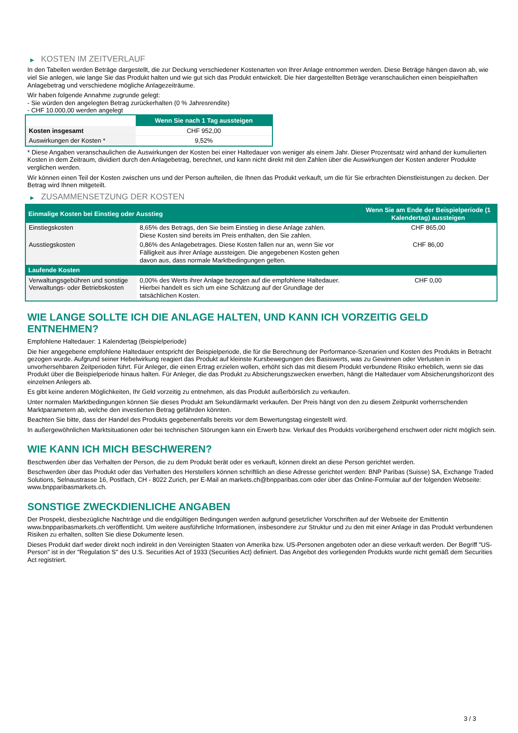▶ KOSTEN IM ZEITVERLAUF
In den Tabellen werden Beträge dargestellt, die zur Deckung verschiedener Kostenarten von Ihrer Anlage entnommen werden. Diese Beträge hängen davon ab, wie viel Sie anlegen, wie lange Sie das Produkt halten und wie gut sich das Produkt entwickelt. Die hier dargestellten Beträge veranschaulichen einen beispielhaften Anlagebetrag und verschiedene mögliche Anlagezeiträume.
Wir haben folgende Annahme zugrunde gelegt:
- Sie würden den angelegten Betrag zurückerhalten (0 % Jahresrendite)
- CHF 10.000,00 werden angelegt
| | Wenn Sie nach 1 Tag aussteigen |
| --- | --- |
| Kosten insgesamt | CHF 952,00 |
| Auswirkungen der Kosten * | 9,52% |
* Diese Angaben veranschaulichen die Auswirkungen der Kosten bei einer Haltedauer von weniger als einem Jahr. Dieser Prozentsatz wird anhand der kumulierten Kosten in dem Zeitraum, dividiert durch den Anlagebetrag, berechnet, und kann nicht direkt mit den Zahlen über die Auswirkungen der Kosten anderer Produkte verglichen werden.
Wir können einen Teil der Kosten zwischen uns und der Person aufteilen, die Ihnen das Produkt verkauft, um die für Sie erbrachten Dienstleistungen zu decken. Der Betrag wird Ihnen mitgeteilt.
▶ ZUSAMMENSETZUNG DER KOSTEN
| Einmalige Kosten bei Einstieg oder Ausstieg | | Wenn Sie am Ende der Beispielperiode (1 Kalendertag) aussteigen |
| --- | --- | --- |
| Einstiegskosten | 8,65% des Betrags, den Sie beim Einstieg in diese Anlage zahlen. Diese Kosten sind bereits im Preis enthalten, den Sie zahlen. | CHF 865,00 |
| Ausstiegskosten | 0,86% des Anlagebetrages. Diese Kosten fallen nur an, wenn Sie vor Fälligkeit aus ihrer Anlage aussteigen. Die angegebenen Kosten gehen davon aus, dass normale Marktbedingungen gelten. | CHF 86,00 |
| Laufende Kosten | | |
| Verwaltungsgebühren und sonstige Verwaltungs- oder Betriebskosten | 0,00% des Werts ihrer Anlage bezogen auf die empfohlene Haltedauer. Hierbei handelt es sich um eine Schätzung auf der Grundlage der tatsächlichen Kosten. | CHF 0,00 |
WIE LANGE SOLLTE ICH DIE ANLAGE HALTEN, UND KANN ICH VORZEITIG GELD ENTNEHMEN?
Empfohlene Haltedauer: 1 Kalendertag (Beispielperiode)
Die hier angegebene empfohlene Haltedauer entspricht der Beispielperiode, die für die Berechnung der Performance-Szenarien und Kosten des Produkts in Betracht gezogen wurde. Aufgrund seiner Hebelwirkung reagiert das Produkt auf kleinste Kursbewegungen des Basiswerts, was zu Gewinnen oder Verlusten in unvorhersehbaren Zeitperioden führt. Für Anleger, die einen Ertrag erzielen wollen, erhöht sich das mit diesem Produkt verbundene Risiko erheblich, wenn sie das Produkt über die Beispielperiode hinaus halten. Für Anleger, die das Produkt zu Absicherungszwecken erwerben, hängt die Haltedauer vom Absicherungshorizont des einzelnen Anlegers ab.
Es gibt keine anderen Möglichkeiten, Ihr Geld vorzeitig zu entnehmen, als das Produkt außerbörslich zu verkaufen.
Unter normalen Marktbedingungen können Sie dieses Produkt am Sekundärmarkt verkaufen. Der Preis hängt von den zu diesem Zeitpunkt vorherrschenden Marktparametern ab, welche den investierten Betrag gefährden könnten.
Beachten Sie bitte, dass der Handel des Produkts gegebenenfalls bereits vor dem Bewertungstag eingestellt wird.
In außergewöhnlichen Marktsituationen oder bei technischen Störungen kann ein Erwerb bzw. Verkauf des Produkts vorübergehend erschwert oder nicht möglich sein.
WIE KANN ICH MICH BESCHWEREN?
Beschwerden über das Verhalten der Person, die zu dem Produkt berät oder es verkauft, können direkt an diese Person gerichtet werden.
Beschwerden über das Produkt oder das Verhalten des Herstellers können schriftlich an diese Adresse gerichtet werden: BNP Paribas (Suisse) SA, Exchange Traded Solutions, Selnaustrasse 16, Postfach, CH - 8022 Zurich, per E-Mail an markets.ch@bnpparibas.com oder über das Online-Formular auf der folgenden Webseite: www.bnpparibasmarkets.ch.
SONSTIGE ZWECKDIENLICHE ANGABEN
Der Prospekt, diesbezügliche Nachträge und die endgültigen Bedingungen werden aufgrund gesetzlicher Vorschriften auf der Webseite der Emittentin www.bnpparibasmarkets.ch veröffentlicht. Um weitere ausführliche Informationen, insbesondere zur Struktur und zu den mit einer Anlage in das Produkt verbundenen Risiken zu erhalten, sollten Sie diese Dokumente lesen.
Dieses Produkt darf weder direkt noch indirekt in den Vereinigten Staaten von Amerika bzw. US-Personen angeboten oder an diese verkauft werden. Der Begriff "US-Person" ist in der "Regulation S" des U.S. Securities Act of 1933 (Securities Act) definiert. Das Angebot des vorliegenden Produkts wurde nicht gemäß dem Securities Act registriert.
3 / 3